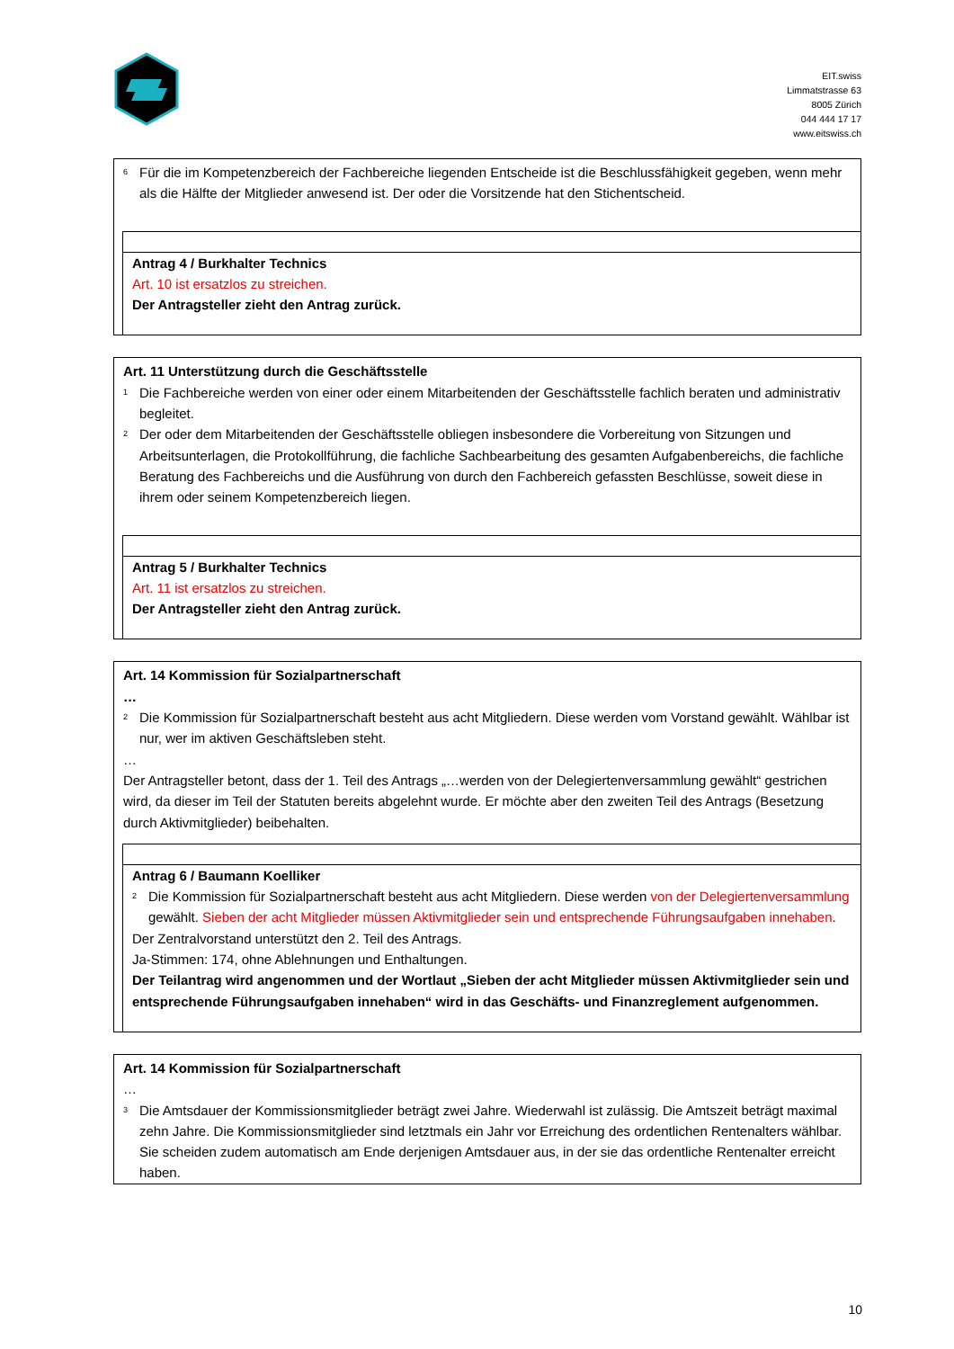EIT.swiss
Limmatstrasse 63
8005 Zürich
044 444 17 17
www.eitswiss.ch
<sup>6</sup> Für die im Kompetenzbereich der Fachbereiche liegenden Entscheide ist die Beschlussfähigkeit gegeben, wenn mehr als die Hälfte der Mitglieder anwesend ist. Der oder die Vorsitzende hat den Stichentscheid.
Antrag 4 / Burkhalter Technics
Art. 10 ist ersatzlos zu streichen.
Der Antragsteller zieht den Antrag zurück.
Art. 11 Unterstützung durch die Geschäftsstelle
<sup>1</sup> Die Fachbereiche werden von einer oder einem Mitarbeitenden der Geschäftsstelle fachlich beraten und administrativ begleitet.
<sup>2</sup> Der oder dem Mitarbeitenden der Geschäftsstelle obliegen insbesondere die Vorbereitung von Sitzungen und Arbeitsunterlagen, die Protokollführung, die fachliche Sachbearbeitung des gesamten Aufgabenbereichs, die fachliche Beratung des Fachbereichs und die Ausführung von durch den Fachbereich gefassten Beschlüsse, soweit diese in ihrem oder seinem Kompetenzbereich liegen.
Antrag 5 / Burkhalter Technics
Art. 11 ist ersatzlos zu streichen.
Der Antragsteller zieht den Antrag zurück.
Art. 14 Kommission für Sozialpartnerschaft
…
<sup>2</sup> Die Kommission für Sozialpartnerschaft besteht aus acht Mitgliedern. Diese werden vom Vorstand gewählt. Wählbar ist nur, wer im aktiven Geschäftsleben steht.
…
Der Antragsteller betont, dass der 1. Teil des Antrags „…werden von der Delegiertenversammlung gewählt“ gestrichen wird, da dieser im Teil der Statuten bereits abgelehnt wurde. Er möchte aber den zweiten Teil des Antrags (Besetzung durch Aktivmitglieder) beibehalten.
Antrag 6 / Baumann Koelliker
<sup>2</sup> Die Kommission für Sozialpartnerschaft besteht aus acht Mitgliedern. Diese werden von der Delegiertenversammlung gewählt. Sieben der acht Mitglieder müssen Aktivmitglieder sein und entsprechende Führungsaufgaben innehaben.
Der Zentralvorstand unterstützt den 2. Teil des Antrags.
Ja-Stimmen: 174, ohne Ablehnungen und Enthaltungen.
Der Teilantrag wird angenommen und der Wortlaut „Sieben der acht Mitglieder müssen Aktivmitglieder sein und entsprechende Führungsaufgaben innehaben“ wird in das Geschäfts- und Finanzreglement aufgenommen.
Art. 14 Kommission für Sozialpartnerschaft
…
<sup>3</sup> Die Amtsdauer der Kommissionsmitglieder beträgt zwei Jahre. Wiederwahl ist zulässig. Die Amtszeit beträgt maximal zehn Jahre. Die Kommissionsmitglieder sind letztmals ein Jahr vor Erreichung des ordentlichen Rentenalters wählbar. Sie scheiden zudem automatisch am Ende derjenigen Amtsdauer aus, in der sie das ordentliche Rentenalter erreicht haben.
10